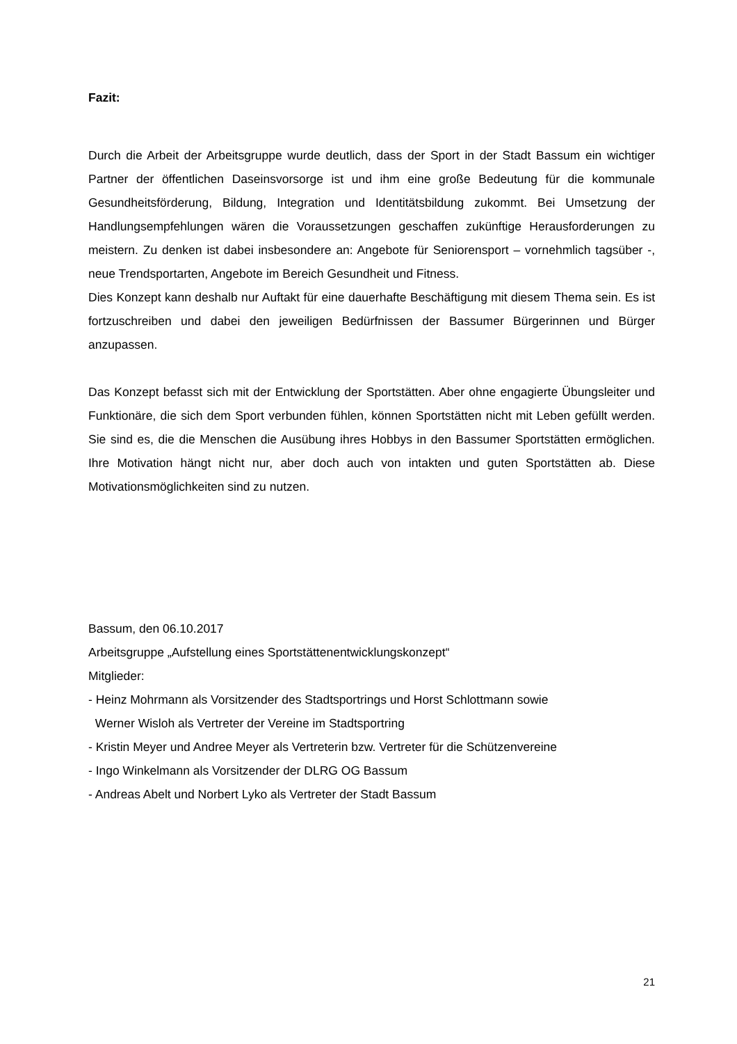Fazit:
Durch die Arbeit der Arbeitsgruppe wurde deutlich, dass der Sport in der Stadt Bassum ein wichtiger Partner der öffentlichen Daseinsvorsorge ist und ihm eine große Bedeutung für die kommunale Gesundheitsförderung, Bildung, Integration und Identitätsbildung zukommt. Bei Umsetzung der Handlungsempfehlungen wären die Voraussetzungen geschaffen zukünftige Herausforderungen zu meistern. Zu denken ist dabei insbesondere an: Angebote für Seniorensport – vornehmlich tagsüber -, neue Trendsportarten, Angebote im Bereich Gesundheit und Fitness.
Dies Konzept kann deshalb nur Auftakt für eine dauerhafte Beschäftigung mit diesem Thema sein. Es ist fortzuschreiben und dabei den jeweiligen Bedürfnissen der Bassumer Bürgerinnen und Bürger anzupassen.
Das Konzept befasst sich mit der Entwicklung der Sportstätten. Aber ohne engagierte Übungsleiter und Funktionäre, die sich dem Sport verbunden fühlen, können Sportstätten nicht mit Leben gefüllt werden. Sie sind es, die die Menschen die Ausübung ihres Hobbys in den Bassumer Sportstätten ermöglichen. Ihre Motivation hängt nicht nur, aber doch auch von intakten und guten Sportstätten ab. Diese Motivationsmöglichkeiten sind zu nutzen.
Bassum, den 06.10.2017
Arbeitsgruppe „Aufstellung eines Sportstättenentwicklungskonzept“
Mitglieder:
- Heinz Mohrmann als Vorsitzender des Stadtsportrings und Horst Schlottmann sowie
Werner Wisloh als Vertreter der Vereine im Stadtsportring
- Kristin Meyer und Andree Meyer als Vertreterin bzw. Vertreter für die Schützenvereine
- Ingo Winkelmann als Vorsitzender der DLRG OG Bassum
- Andreas Abelt und Norbert Lyko als Vertreter der Stadt Bassum
21